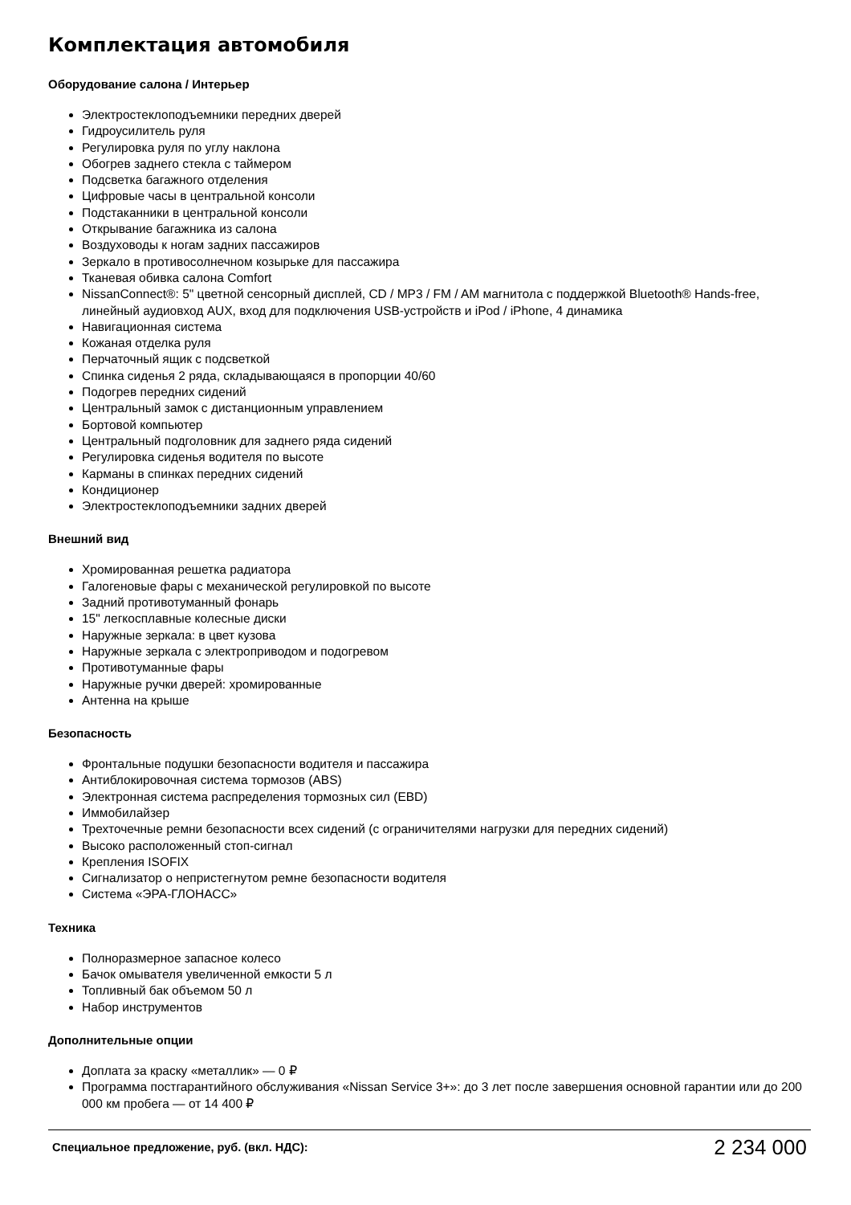Комплектация автомобиля
Оборудование салона / Интерьер
Электростеклоподъемники передних дверей
Гидроусилитель руля
Регулировка руля по углу наклона
Обогрев заднего стекла с таймером
Подсветка багажного отделения
Цифровые часы в центральной консоли
Подстаканники в центральной консоли
Открывание багажника из салона
Воздуховоды к ногам задних пассажиров
Зеркало в противосолнечном козырьке для пассажира
Тканевая обивка салона Comfort
NissanConnect®: 5" цветной сенсорный дисплей, CD / MP3 / FM / AM магнитола с поддержкой Bluetooth® Hands-free, линейный аудиовход AUX, вход для подключения USB-устройств и iPod / iPhone, 4 динамика
Навигационная система
Кожаная отделка руля
Перчаточный ящик с подсветкой
Спинка сиденья 2 ряда, складывающаяся в пропорции 40/60
Подогрев передних сидений
Центральный замок с дистанционным управлением
Бортовой компьютер
Центральный подголовник для заднего ряда сидений
Регулировка сиденья водителя по высоте
Карманы в спинках передних сидений
Кондиционер
Электростеклоподъемники задних дверей
Внешний вид
Хромированная решетка радиатора
Галогеновые фары с механической регулировкой по высоте
Задний противотуманный фонарь
15" легкосплавные колесные диски
Наружные зеркала: в цвет кузова
Наружные зеркала с электроприводом и подогревом
Противотуманные фары
Наружные ручки дверей: хромированные
Антенна на крыше
Безопасность
Фронтальные подушки безопасности водителя и пассажира
Антиблокировочная система тормозов (ABS)
Электронная система распределения тормозных сил (EBD)
Иммобилайзер
Трехточечные ремни безопасности всех сидений (с ограничителями нагрузки для передних сидений)
Высоко расположенный стоп-сигнал
Крепления ISOFIX
Сигнализатор о непристегнутом ремне безопасности водителя
Система «ЭРА-ГЛОНАСС»
Техника
Полноразмерное запасное колесо
Бачок омывателя увеличенной емкости 5 л
Топливный бак объемом 50 л
Набор инструментов
Дополнительные опции
Доплата за краску «металлик» — 0 ₽
Программа постгарантийного обслуживания «Nissan Service 3+»: до 3 лет после завершения основной гарантии или до 200 000 км пробега — от 14 400 ₽
Специальное предложение, руб. (вкл. НДС): 2 234 000